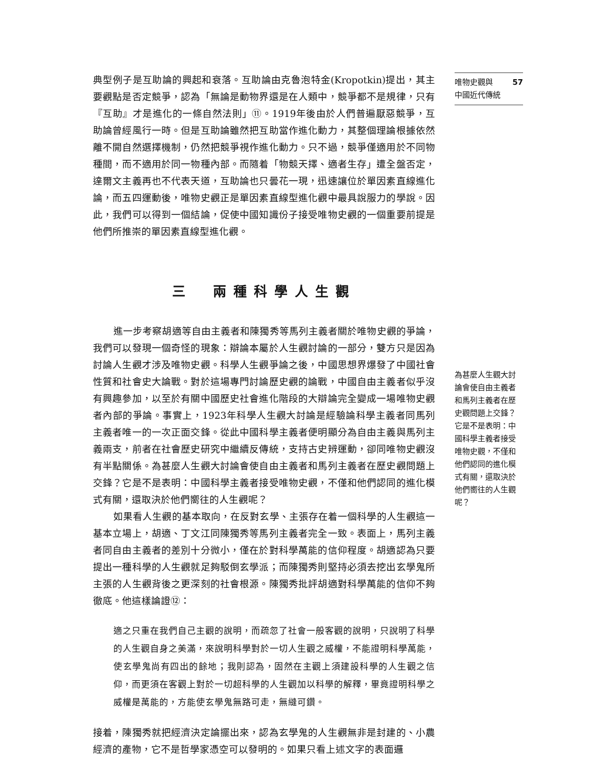唯物史觀與
中國近代傳統 57
典型例子是互助論的興起和衰落。互助論由克魯泡特金(Kropotkin)提出，其主要觀點是否定競爭，認為「無論是動物界還是在人類中，競爭都不是規律，只有『互助』才是進化的一條自然法則」⑪。1919年後由於人們普遍厭惡競爭，互助論曾經風行一時。但是互助論雖然把互助當作進化動力，其整個理論根據依然離不開自然選擇機制，仍然把競爭視作進化動力。只不過，競爭僅適用於不同物種間，而不適用於同一物種內部。而隨着「物競天擇、適者生存」遭全盤否定，達爾文主義再也不代表天道，互助論也只曇花一現，迅速讓位於單因素直線進化論，而五四運動後，唯物史觀正是單因素直線型進化觀中最具說服力的學說。因此，我們可以得到一個結論，促使中國知識份子接受唯物史觀的一個重要前提是他們所推崇的單因素直線型進化觀。
三　兩種科學人生觀
進一步考察胡適等自由主義者和陳獨秀等馬列主義者關於唯物史觀的爭論，我們可以發現一個奇怪的現象：辯論本屬於人生觀討論的一部分，雙方只是因為討論人生觀才涉及唯物史觀。科學人生觀爭論之後，中國思想界爆發了中國社會性質和社會史大論戰。對於這場專門討論歷史觀的論戰，中國自由主義者似乎沒有興趣參加，以至於有關中國歷史社會進化階段的大辯論完全變成一場唯物史觀者內部的爭論。事實上，1923年科學人生觀大討論是經驗論科學主義者同馬列主義者唯一的一次正面交鋒。從此中國科學主義者便明顯分為自由主義與馬列主義兩支，前者在社會歷史研究中繼續反傳統，支持古史辨運動，卻同唯物史觀沒有半點關係。為甚麼人生觀大討論會使自由主義者和馬列主義者在歷史觀問題上交鋒？它是不是表明：中國科學主義者接受唯物史觀，不僅和他們認同的進化模式有關，還取決於他們嚮往的人生觀呢？
如果看人生觀的基本取向，在反對玄學、主張存在着一個科學的人生觀這一基本立場上，胡適、丁文江同陳獨秀等馬列主義者完全一致。表面上，馬列主義者同自由主義者的差別十分微小，僅在於對科學萬能的信仰程度。胡適認為只要提出一種科學的人生觀就足夠駁倒玄學派；而陳獨秀則堅持必須去挖出玄學鬼所主張的人生觀背後之更深刻的社會根源。陳獨秀批評胡適對科學萬能的信仰不夠徹底。他這樣論證⑫：
適之只重在我們自己主觀的說明，而疏忽了社會一般客觀的說明，只說明了科學的人生觀自身之美滿，來說明科學對於一切人生觀之威權，不能證明科學萬能，使玄學鬼尚有四出的餘地；我則認為，固然在主觀上須建設科學的人生觀之信仰，而更須在客觀上對於一切超科學的人生觀加以科學的解釋，畢竟證明科學之威權是萬能的，方能使玄學鬼無路可走，無縫可鑽。
接着，陳獨秀就把經濟決定論擺出來，認為玄學鬼的人生觀無非是封建的、小農經濟的產物，它不是哲學家憑空可以發明的。如果只看上述文字的表面邏
為甚麼人生觀大討論會使自由主義者和馬列主義者在歷史觀問題上交鋒？它是不是表明：中國科學主義者接受唯物史觀，不僅和他們認同的進化模式有關，還取決於他們嚮往的人生觀呢？